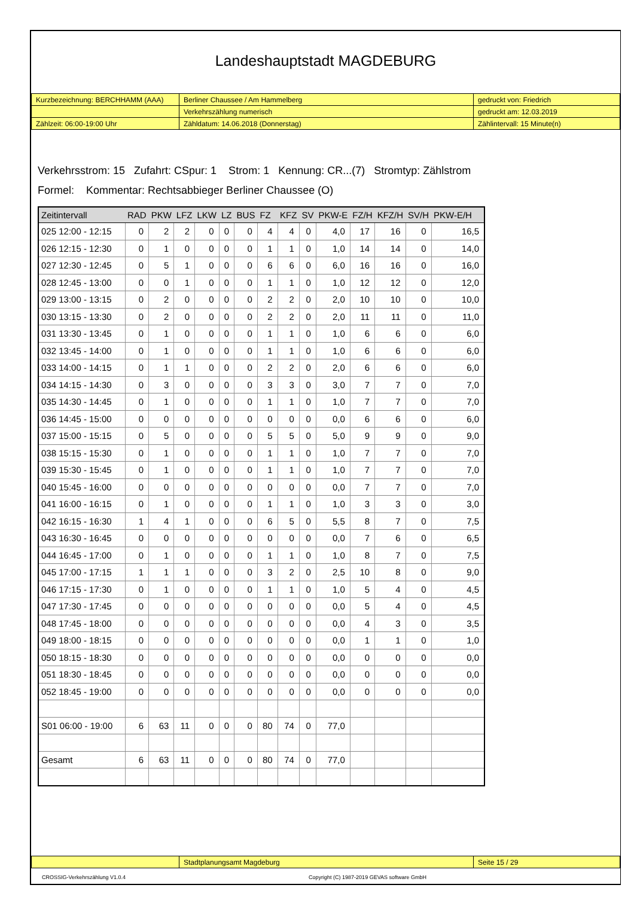Landeshauptstadt MAGDEBURG
| Kurzbezeichnung: BERCHHAMM (AAA) | Berliner Chaussee / Am Hammelberg | gedruckt von: Friedrich |
| | Verkehrszählung numerisch | gedruckt am: 12.03.2019 |
| Zählzeit: 06:00-19:00 Uhr | Zähldatum: 14.06.2018 (Donnerstag) | Zählintervall: 15 Minute(n) |
Verkehrsstrom: 15 Zufahrt: CSpur: 1 Strom: 1 Kennung: CR...(7) Stromtyp: Zählstrom
Formel: Kommentar: Rechtsabbieger Berliner Chaussee (O)
| Zeitintervall | RAD | PKW | LFZ | LKW | LZ | BUS | FZ | KFZ | SV | PKW-E | FZ/H | KFZ/H | SV/H | PKW-E/H |
| --- | --- | --- | --- | --- | --- | --- | --- | --- | --- | --- | --- | --- | --- | --- |
| 025 12:00 - 12:15 | 0 | 2 | 2 | 0 | 0 | 0 | 4 | 4 | 0 | 4,0 | 17 | 16 | 0 | 16,5 |
| 026 12:15 - 12:30 | 0 | 1 | 0 | 0 | 0 | 0 | 1 | 1 | 0 | 1,0 | 14 | 14 | 0 | 14,0 |
| 027 12:30 - 12:45 | 0 | 5 | 1 | 0 | 0 | 0 | 6 | 6 | 0 | 6,0 | 16 | 16 | 0 | 16,0 |
| 028 12:45 - 13:00 | 0 | 0 | 1 | 0 | 0 | 0 | 1 | 1 | 0 | 1,0 | 12 | 12 | 0 | 12,0 |
| 029 13:00 - 13:15 | 0 | 2 | 0 | 0 | 0 | 0 | 2 | 2 | 0 | 2,0 | 10 | 10 | 0 | 10,0 |
| 030 13:15 - 13:30 | 0 | 2 | 0 | 0 | 0 | 0 | 2 | 2 | 0 | 2,0 | 11 | 11 | 0 | 11,0 |
| 031 13:30 - 13:45 | 0 | 1 | 0 | 0 | 0 | 0 | 1 | 1 | 0 | 1,0 | 6 | 6 | 0 | 6,0 |
| 032 13:45 - 14:00 | 0 | 1 | 0 | 0 | 0 | 0 | 1 | 1 | 0 | 1,0 | 6 | 6 | 0 | 6,0 |
| 033 14:00 - 14:15 | 0 | 1 | 1 | 0 | 0 | 0 | 2 | 2 | 0 | 2,0 | 6 | 6 | 0 | 6,0 |
| 034 14:15 - 14:30 | 0 | 3 | 0 | 0 | 0 | 0 | 3 | 3 | 0 | 3,0 | 7 | 7 | 0 | 7,0 |
| 035 14:30 - 14:45 | 0 | 1 | 0 | 0 | 0 | 0 | 1 | 1 | 0 | 1,0 | 7 | 7 | 0 | 7,0 |
| 036 14:45 - 15:00 | 0 | 0 | 0 | 0 | 0 | 0 | 0 | 0 | 0 | 0,0 | 6 | 6 | 0 | 6,0 |
| 037 15:00 - 15:15 | 0 | 5 | 0 | 0 | 0 | 0 | 5 | 5 | 0 | 5,0 | 9 | 9 | 0 | 9,0 |
| 038 15:15 - 15:30 | 0 | 1 | 0 | 0 | 0 | 0 | 1 | 1 | 0 | 1,0 | 7 | 7 | 0 | 7,0 |
| 039 15:30 - 15:45 | 0 | 1 | 0 | 0 | 0 | 0 | 1 | 1 | 0 | 1,0 | 7 | 7 | 0 | 7,0 |
| 040 15:45 - 16:00 | 0 | 0 | 0 | 0 | 0 | 0 | 0 | 0 | 0 | 0,0 | 7 | 7 | 0 | 7,0 |
| 041 16:00 - 16:15 | 0 | 1 | 0 | 0 | 0 | 0 | 1 | 1 | 0 | 1,0 | 3 | 3 | 0 | 3,0 |
| 042 16:15 - 16:30 | 1 | 4 | 1 | 0 | 0 | 0 | 6 | 5 | 0 | 5,5 | 8 | 7 | 0 | 7,5 |
| 043 16:30 - 16:45 | 0 | 0 | 0 | 0 | 0 | 0 | 0 | 0 | 0 | 0,0 | 7 | 6 | 0 | 6,5 |
| 044 16:45 - 17:00 | 0 | 1 | 0 | 0 | 0 | 0 | 1 | 1 | 0 | 1,0 | 8 | 7 | 0 | 7,5 |
| 045 17:00 - 17:15 | 1 | 1 | 1 | 0 | 0 | 0 | 3 | 2 | 0 | 2,5 | 10 | 8 | 0 | 9,0 |
| 046 17:15 - 17:30 | 0 | 1 | 0 | 0 | 0 | 0 | 1 | 1 | 0 | 1,0 | 5 | 4 | 0 | 4,5 |
| 047 17:30 - 17:45 | 0 | 0 | 0 | 0 | 0 | 0 | 0 | 0 | 0 | 0,0 | 5 | 4 | 0 | 4,5 |
| 048 17:45 - 18:00 | 0 | 0 | 0 | 0 | 0 | 0 | 0 | 0 | 0 | 0,0 | 4 | 3 | 0 | 3,5 |
| 049 18:00 - 18:15 | 0 | 0 | 0 | 0 | 0 | 0 | 0 | 0 | 0 | 0,0 | 1 | 1 | 0 | 1,0 |
| 050 18:15 - 18:30 | 0 | 0 | 0 | 0 | 0 | 0 | 0 | 0 | 0 | 0,0 | 0 | 0 | 0 | 0,0 |
| 051 18:30 - 18:45 | 0 | 0 | 0 | 0 | 0 | 0 | 0 | 0 | 0 | 0,0 | 0 | 0 | 0 | 0,0 |
| 052 18:45 - 19:00 | 0 | 0 | 0 | 0 | 0 | 0 | 0 | 0 | 0 | 0,0 | 0 | 0 | 0 | 0,0 |
| S01 06:00 - 19:00 | 6 | 63 | 11 | 0 | 0 | 0 | 80 | 74 | 0 | 77,0 | | | | |
| Gesamt | 6 | 63 | 11 | 0 | 0 | 0 | 80 | 74 | 0 | 77,0 | | | | |
| | Stadtplanungsamt Magdeburg | Seite 15 / 29 |
CROSSIG-Verkehrszählung V1.0.4 Copyright (C) 1987-2019 GEVAS software GmbH